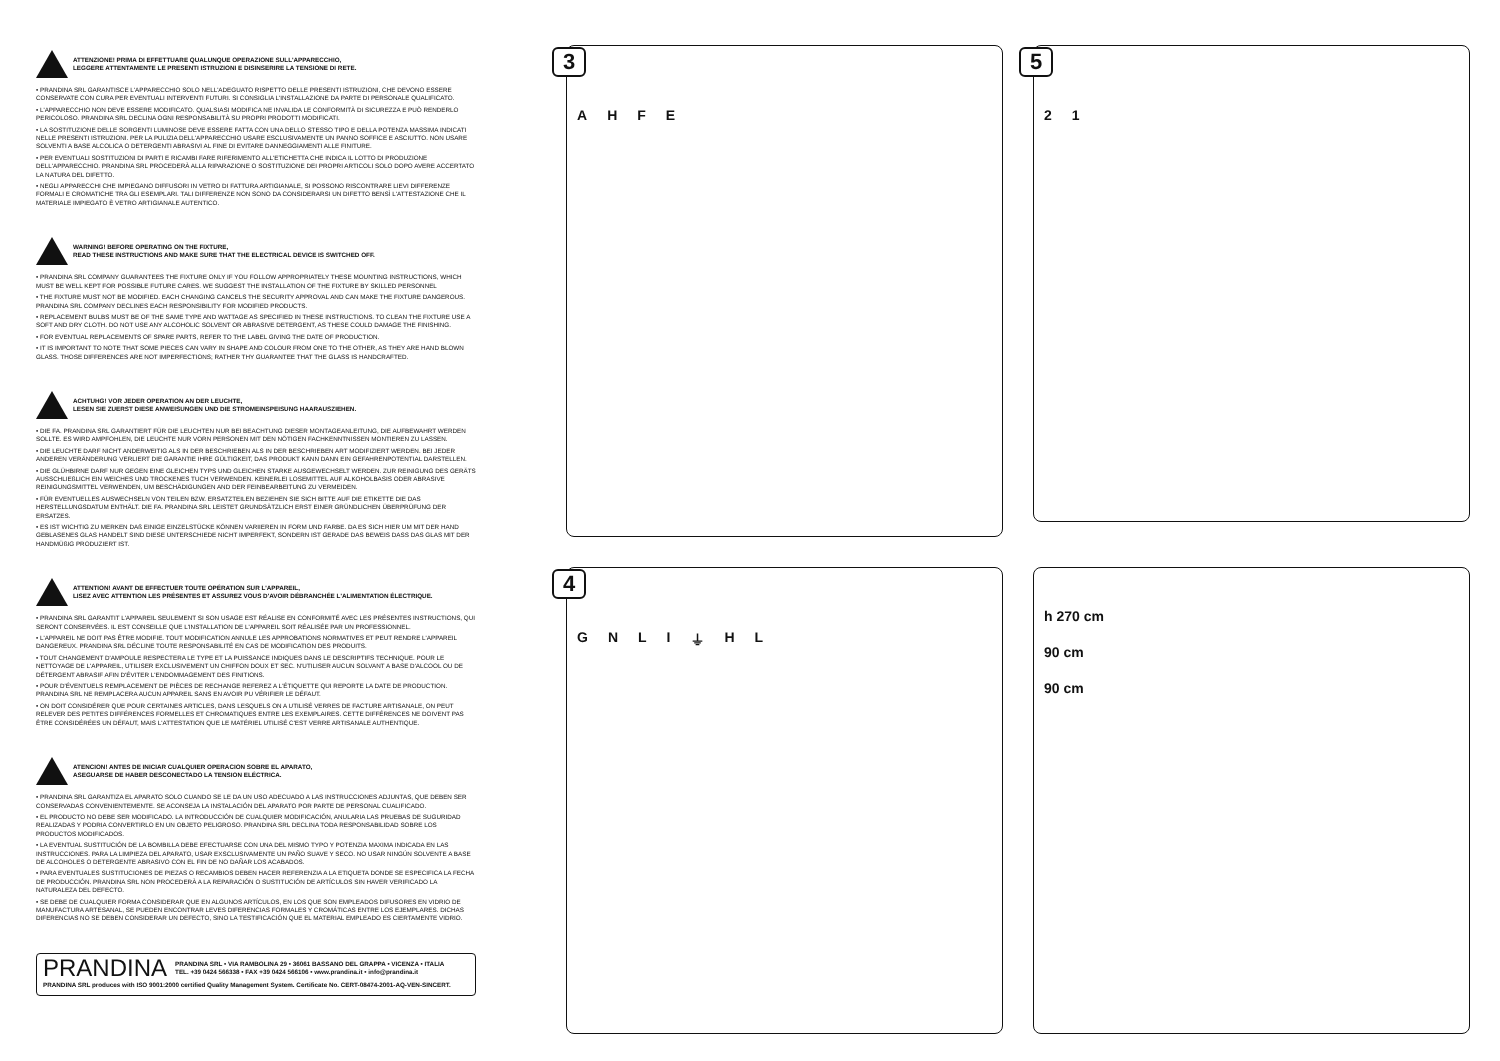ATTENZIONE! PRIMA DI EFFETTUARE QUALUNQUE OPERAZIONE SULL'APPARECCHIO,
LEGGERE ATTENTAMENTE LE PRESENTI ISTRUZIONI E DISINSERIRE LA TENSIONE DI RETE.
• PRANDINA SRL GARANTISCE L'APPARECCHIO SOLO NELL'ADEGUATO RISPETTO DELLE PRESENTI ISTRUZIONI, CHE DEVONO ESSERE CONSERVATE CON CURA PER EVENTUALI INTERVENTI FUTURI. SI CONSIGLIA L'INSTALLAZIONE DA PARTE DI PERSONALE QUALIFICATO.
• L'APPARECCHIO NON DEVE ESSERE MODIFICATO. QUALSIASI MODIFICA NE INVALIDA LE CONFORMITÀ DI SICUREZZA E PUÒ RENDERLO PERICOLOSO. PRANDINA SRL DECLINA OGNI RESPONSABILITÀ SU PROPRI PRODOTTI MODIFICATI.
• LA SOSTITUZIONE DELLE SORGENTI LUMINOSE DEVE ESSERE FATTA CON UNA DELLO STESSO TIPO E DELLA POTENZA MASSIMA INDICATI NELLE PRESENTI ISTRUZIONI. PER LA PULIZIA DELL'APPARECCHIO USARE ESCLUSIVAMENTE UN PANNO SOFFICE E ASCIUTTO. NON USARE SOLVENTI A BASE ALCOLICA O DETERGENTI ABRASIVI AL FINE DI EVITARE DANNEGGIAMENTI ALLE FINITURE.
• PER EVENTUALI SOSTITUZIONI DI PARTI E RICAMBI FARE RIFERIMENTO ALL'ETICHETTA CHE INDICA IL LOTTO DI PRODUZIONE DELL'APPARECCHIO. PRANDINA SRL PROCEDERÀ ALLA RIPARAZIONE O SOSTITUZIONE DEI PROPRI ARTICOLI SOLO DOPO AVERE ACCERTATO LA NATURA DEL DIFETTO.
• NEGLI APPARECCHI CHE IMPIEGANO DIFFUSORI IN VETRO DI FATTURA ARTIGIANALE, SI POSSONO RISCONTRARE LIEVI DIFFERENZE FORMALI E CROMATICHE TRA GLI ESEMPLARI. TALI DIFFERENZE NON SONO DA CONSIDERARSI UN DIFETTO BENSÌ L'ATTESTAZIONE CHE IL MATERIALE IMPIEGATO È VETRO ARTIGIANALE AUTENTICO.
WARNING! BEFORE OPERATING ON THE FIXTURE,
READ THESE INSTRUCTIONS AND MAKE SURE THAT THE ELECTRICAL DEVICE IS SWITCHED OFF.
• PRANDINA SRL COMPANY GUARANTEES THE FIXTURE ONLY IF YOU FOLLOW APPROPRIATELY THESE MOUNTING INSTRUCTIONS, WHICH MUST BE WELL KEPT FOR POSSIBLE FUTURE CARES. WE SUGGEST THE INSTALLATION OF THE FIXTURE BY SKILLED PERSONNEL
• THE FIXTURE MUST NOT BE MODIFIED. EACH CHANGING CANCELS THE SECURITY APPROVAL AND CAN MAKE THE FIXTURE DANGEROUS. PRANDINA SRL COMPANY DECLINES EACH RESPONSIBILITY FOR MODIFIED PRODUCTS.
• REPLACEMENT BULBS MUST BE OF THE SAME TYPE AND WATTAGE AS SPECIFIED IN THESE INSTRUCTIONS. TO CLEAN THE FIXTURE USE A SOFT AND DRY CLOTH. DO NOT USE ANY ALCOHOLIC SOLVENT OR ABRASIVE DETERGENT, AS THESE COULD DAMAGE THE FINISHING.
• FOR EVENTUAL REPLACEMENTS OF SPARE PARTS, REFER TO THE LABEL GIVING THE DATE OF PRODUCTION.
• IT IS IMPORTANT TO NOTE THAT SOME PIECES CAN VARY IN SHAPE AND COLOUR FROM ONE TO THE OTHER, AS THEY ARE HAND BLOWN GLASS. THOSE DIFFERENCES ARE NOT IMPERFECTIONS; RATHER THY GUARANTEE THAT THE GLASS IS HANDCRAFTED.
ACHTUHG! VOR JEDER OPERATION AN DER LEUCHTE,
LESEN SIE ZUERST DIESE ANWEISUNGEN UND DIE STROMEINSPEISUNG HAARAUSZIEHEN.
• DIE FA. PRANDINA SRL GARANTIERT FÜR DIE LEUCHTEN NUR BEI BEACHTUNG DIESER MONTAGEANLEITUNG, DIE AUFBEWAHRT WERDEN SOLLTE. ES WIRD AMPFOHLEN, DIE LEUCHTE NUR VORN PERSONEN MIT DEN NÖTIGEN FACHKENNTNISSEN MONTIEREN ZU LASSEN.
• DIE LEUCHTE DARF NICHT ANDERWEITIG ALS IN DER BESCHRIEBEN ALS IN DER BESCHRIEBEN ART MODIFIZIERT WERDEN. BEI JEDER ANDEREN VERÄNDERUNG VERLIERT DIE GARANTIE IHRE GÜLTIGKEIT, DAS PRODUKT KANN DANN EIN GEFAHRENPOTENTIAL DARSTELLEN.
• DIE GLÜHBIRNE DARF NUR GEGEN EINE GLEICHEN TYPS UND GLEICHEN STARKE AUSGEWECHSELT WERDEN. ZUR REINIGUNG DES GERÄTS AUSSCHLIEßLICH EIN WEICHES UND TROCKENES TUCH VERWENDEN. KEINERLEI LOSEMITTEL AUF ALKOHOLBASIS ODER ABRASIVE REINIGUNGSMITTEL VERWENDEN, UM BESCHÄDIGUNGEN AND DER FEINBEARBEITUNG ZU VERMEIDEN.
• FÜR EVENTUELLES AUSWECHSELN VON TEILEN BZW. ERSATZTEILEN BEZIEHEN SIE SICH BITTE AUF DIE ETIKETTE DIE DAS HERSTELLUNGSDATUM ENTHÄLT. DIE FA. PRANDINA SRL LEISTET GRUNDSÄTZLICH ERST EINER GRÜNDLICHEN ÜBERPRÜFUNG DER ERSATZES.
• ES IST WICHTIG ZU MERKEN DAß EINIGE EINZELSTÜCKE KÖNNEN VARIIEREN IN FORM UND FARBE. DA ES SICH HIER UM MIT DER HAND GEBLASENES GLAS HANDELT SIND DIESE UNTERSCHIEDE NICHT IMPERFEKT, SONDERN IST GERADE DAS BEWEIS DASS DAS GLAS MIT DER HANDMÜßIG PRODUZIERT IST.
ATTENTION! AVANT DE EFFECTUER TOUTE OPÉRATION SUR L'APPAREIL,
LISEZ AVEC ATTENTION LES PRÉSENTES ET ASSUREZ VOUS D'AVOIR DÉBRANCHÉE L'ALIMENTATION ÉLECTRIQUE.
• PRANDINA SRL GARANTIT L'APPAREIL SEULEMENT SI SON USAGE EST RÉALISE EN CONFORMITÉ AVEC LES PRÉSENTES INSTRUCTIONS, QUI SERONT CONSERVÉES. IL EST CONSEILLE QUE L'INSTALLATION DE L'APPAREIL SOIT RÉALISÉE PAR UN PROFESSIONNEL.
• L'APPAREIL NE DOIT PAS ÊTRE MODIFIE. TOUT MODIFICATION ANNULE LES APPROBATIONS NORMATIVES ET PEUT RENDRE L'APPAREIL DANGEREUX. PRANDINA SRL DÉCLINE TOUTE RESPONSABILITÉ EN CAS DE MODIFICATION DES PRODUITS.
• TOUT CHANGEMENT D'AMPOULE RESPECTERA LE TYPE ET LA PUISSANCE INDIQUES DANS LE DESCRIPTIFS TECHNIQUE. POUR LE NETTOYAGE DE L'APPAREIL, UTILISER EXCLUSIVEMENT UN CHIFFON DOUX ET SEC. N'UTILISER AUCUN SOLVANT A BASE D'ALCOOL OU DE DÉTERGENT ABRASIF AFIN D'ÉVITER L'ENDOMMAGEMENT DES FINITIONS.
• POUR D'ÉVENTUELS REMPLACEMENT DE PIÈCES DE RECHANGE REFEREZ A L'ÉTIQUETTE QUI REPORTE LA DATE DE PRODUCTION. PRANDINA SRL NE REMPLACERA AUCUN APPAREIL SANS EN AVOIR PU VÉRIFIER LE DÉFAUT.
• ON DOIT CONSIDÉRER QUE POUR CERTAINES ARTICLES, DANS LESQUELS ON A UTILISÉ VERRES DE FACTURE ARTISANALE, ON PEUT RELEVER DES PETITES DIFFÉRENCES FORMELLES ET CHROMATIQUES ENTRE LES EXEMPLAIRES. CETTE DIFFÉRENCES NE DOIVENT PAS ÊTRE CONSIDÉRÉES UN DÉFAUT, MAIS L'ATTESTATION QUE LE MATÉRIEL UTILISÉ C'EST VERRE ARTISANALE AUTHENTIQUE.
ATENCION! ANTES DE INICIAR CUALQUIER OPERACION SOBRE EL APARATO,
ASEGUARSE DE HABER DESCONECTADO LA TENSION ELÉCTRICA.
• PRANDINA SRL GARANTIZA EL APARATO SOLO CUANDO SE LE DA UN USO ADECUADO A LAS INSTRUCCIONES ADJUNTAS, QUE DEBEN SER CONSERVADAS CONVENIENTEMENTE. SE ACONSEJA LA INSTALACIÓN DEL APARATO POR PARTE DE PERSONAL CUALIFICADO.
• EL PRODUCTO NO DEBE SER MODIFICADO. LA INTRODUCCIÓN DE CUALQUIER MODIFICACIÓN, ANULARIA LAS PRUEBAS DE SUGURIDAD REALIZADAS Y PODRIA CONVERTIRLO EN UN OBJETO PELIGROSO. PRANDINA SRL DECLINA TODA RESPONSABILIDAD SOBRE LOS PRODUCTOS MODIFICADOS.
• LA EVENTUAL SUSTITUCIÓN DE LA BOMBILLA DEBE EFECTUARSE CON UNA DEL MISMO TYPO Y POTENZIA MAXIMA INDICADA EN LAS INSTRUCCIONES. PARA LA LIMPIEZA DEL APARATO, USAR EXSCLUSIVAMENTE UN PAÑO SUAVE Y SECO. NO USAR NINGÚN SOLVENTE A BASE DE ALCOHOLES O DETERGENTE ABRASIVO CON EL FIN DE NO DAÑAR LOS ACABADOS.
• PARA EVENTUALES SUSTITUCIONES DE PIEZAS O RECAMBIOS DEBEN HACER REFERENZIA A LA ETIQUETA DONDE SE ESPECIFICA LA FECHA DE PRODUCCIÓN. PRANDINA SRL NON PROCEDERÀ A LA REPARACIÓN O SUSTITUCIÓN DE ARTÍCULOS SIN HAVER VERIFICADO LA NATURALEZA DEL DEFECTO.
• SE DEBE DE CUALQUIER FORMA CONSIDERAR QUE EN ALGUNOS ARTÍCULOS, EN LOS QUE SON EMPLEADOS DIFUSORES EN VIDRIO DE MANUFACTURA ARTESANAL, SE PUEDEN ENCONTRAR LEVES DIFERENCIAS FORMALES Y CROMÁTICAS ENTRE LOS EJEMPLARES. DICHAS DIFERENCIAS NO SE DEBEN CONSIDERAR UN DEFECTO, SINO LA TESTIFICACIÓN QUE EL MATERIAL EMPLEADO ES CIERTAMENTE VIDRIO.
PRANDINA PRANDINA SRL • VIA RAMBOLINA 29 • 36061 BASSANO DEL GRAPPA • VICENZA • ITALIA
TEL. +39 0424 566338 • FAX +39 0424 566106 • www.prandina.it • info@prandina.it
PRANDINA SRL produces with ISO 9001:2000 certified Quality Management System. Certificate No. CERT-08474-2001-AQ-VEN-SINCERT.
3
AHFE
5
21
4
GNLI ⏚ HL
h 270 cm
90 cm
90 cm